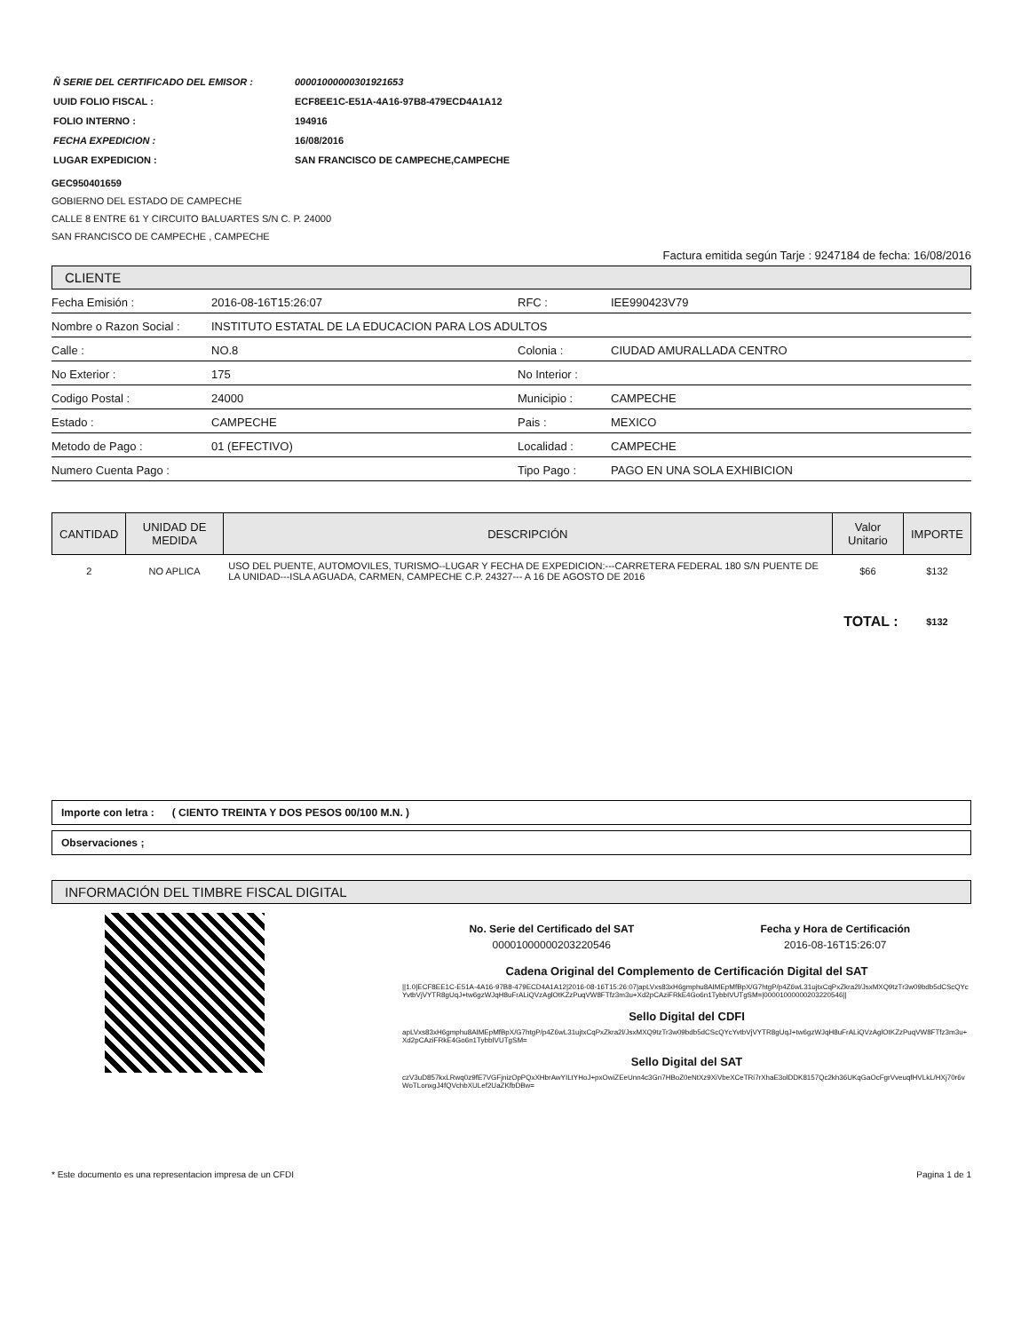| Ñ SERIE DEL CERTIFICADO DEL EMISOR : | 00001000000301921653 |
| UUID FOLIO FISCAL : | ECF8EE1C-E51A-4A16-97B8-479ECD4A1A12 |
| FOLIO INTERNO : | 194916 |
| FECHA EXPEDICION : | 16/08/2016 |
| LUGAR EXPEDICION : | SAN FRANCISCO DE CAMPECHE,CAMPECHE |
GEC950401659
GOBIERNO DEL ESTADO DE CAMPECHE
CALLE 8 ENTRE 61 Y CIRCUITO BALUARTES S/N C. P. 24000
SAN FRANCISCO DE CAMPECHE , CAMPECHE
Factura emitida según Tarje : 9247184 de fecha: 16/08/2016
CLIENTE
| Fecha Emisión : | 2016-08-16T15:26:07 | RFC : | IEE990423V79 |
| Nombre o Razon Social : | INSTITUTO ESTATAL DE LA EDUCACION PARA LOS ADULTOS | | |
| Calle : | NO.8 | Colonia : | CIUDAD AMURALLADA CENTRO |
| No Exterior : | 175 | No Interior : | |
| Codigo Postal : | 24000 | Municipio : | CAMPECHE |
| Estado : | CAMPECHE | Pais : | MEXICO |
| Metodo de Pago : | 01 (EFECTIVO) | Localidad : | CAMPECHE |
| Numero Cuenta Pago : | | Tipo Pago : | PAGO EN UNA SOLA EXHIBICION |
| CANTIDAD | UNIDAD DE MEDIDA | DESCRIPCIÓN | Valor Unitario | IMPORTE |
| --- | --- | --- | --- | --- |
| 2 | NO APLICA | USO DEL PUENTE, AUTOMOVILES, TURISMO--LUGAR Y FECHA DE EXPEDICION:---CARRETERA FEDERAL 180 S/N PUENTE DE LA UNIDAD---ISLA AGUADA, CARMEN, CAMPECHE C.P. 24327--- A 16 DE AGOSTO DE 2016 | $66 | $132 |
| TOTAL : | | | | $132 |
Importe con letra : ( CIENTO TREINTA Y DOS PESOS 00/100 M.N. )
Observaciones ;
INFORMACIÓN DEL TIMBRE FISCAL DIGITAL
| No. Serie del Certificado del SAT | Fecha y Hora de Certificación |
| --- | --- |
| 00001000000203220546 | 2016-08-16T15:26:07 |
Cadena Original del Complemento de Certificación Digital del SAT
||1.0|ECF8EE1C-E51A-4A16-97B8-479ECD4A1A12|2016-08-16T15:26:07|apLVxs83xH6gmphu8AIMEpMfBpX/G7htgP/p4Z6wL31ujtxCqPxZkra2l/JsxMXQ9tzTr3w09bdb5dCScQYcYvtbVjVYTR8gUqJ+tw6gzWJqH8uFrALiQVzAglOtKZzPuqVW8FTfz3m3u+Xd2pCAziFRkE4Go6n1TybbIVUTgSM=|00001000000203220546||
Sello Digital del CDFI
apLVxs83xH6gmphu8AIMEpMfBpX/G7htgP/p4Z6wL31ujtxCqPxZkra2l/JsxMXQ9tzTr3w09bdb5dCScQYcYvtbVjVYTR8gUqJ+tw6gzWJqH8uFrALiQVzAglOtKZzPuqVW8FTfz3m3u+Xd2pCAziFRkE4Go6n1TybbIVUTgSM=
Sello Digital del SAT
czV3uD857kxLRwq0z9fE7VGFjnizOpPQxXHbrAwYILtYHoJ+pxOwiZEeUnn4c3Gn7HBoZ0eNtXz9XiVbeXCeTRi7rXhaE3olDDK8157Qc2kh36UKqGaOcFgrVveuqfHVLkL/HXj70r6vWoTLonxgJ4fQVchbXULef2UaZKfbDBw=
* Este documento es una representacion impresa de un CFDI Pagina 1 de 1